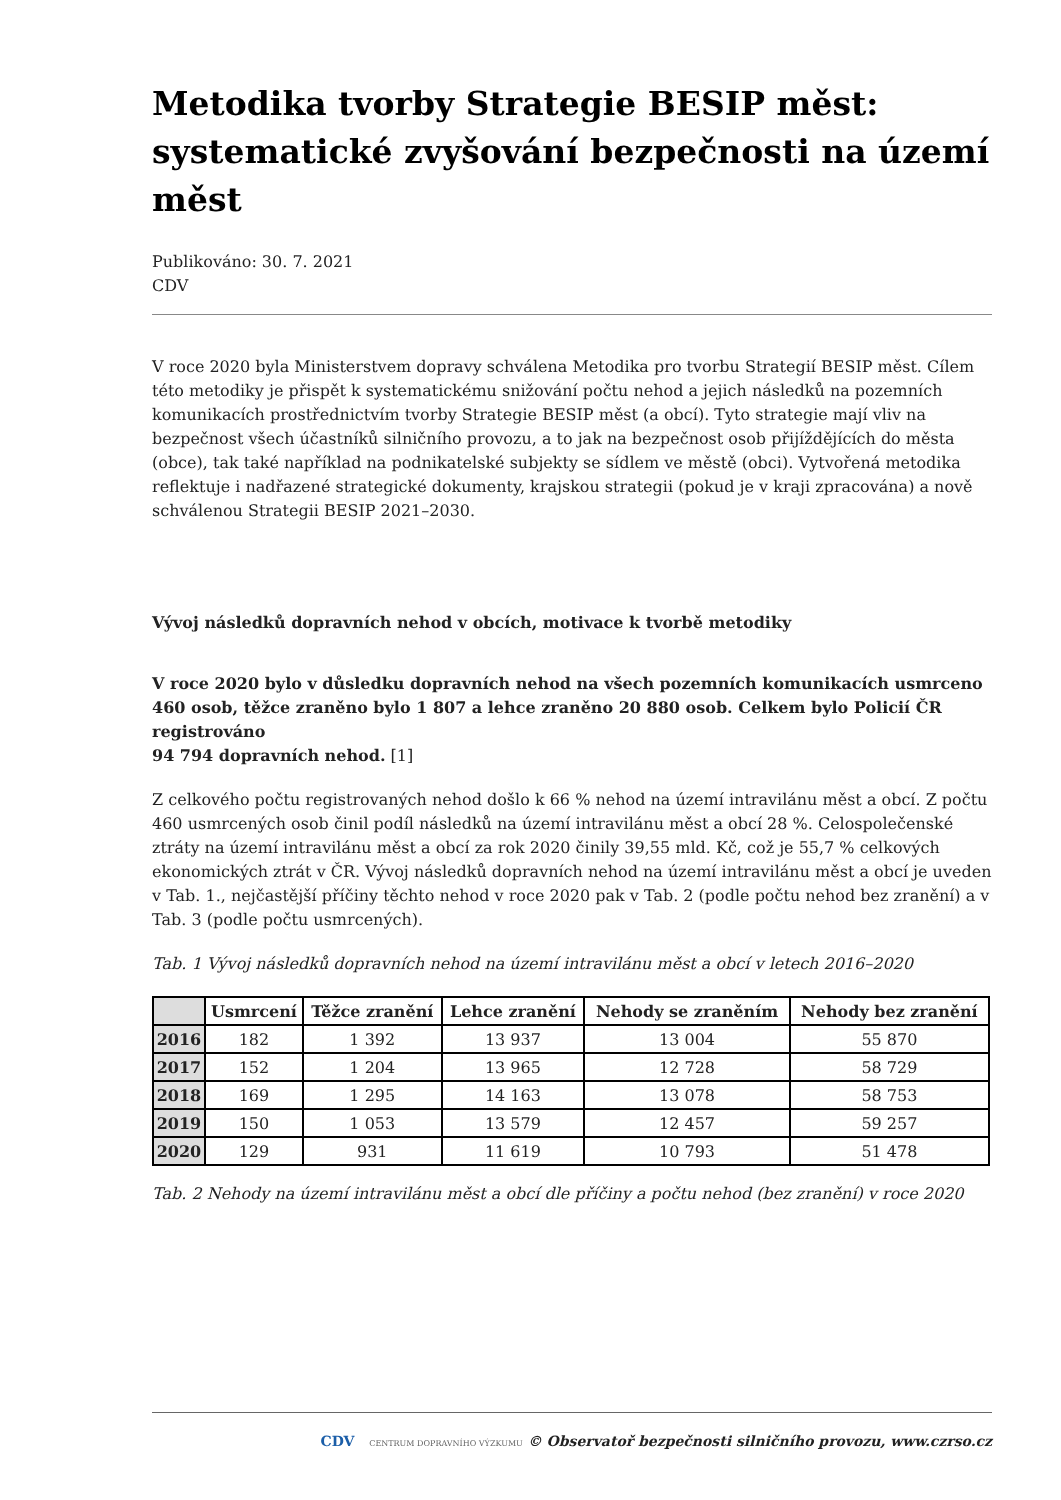Metodika tvorby Strategie BESIP měst: systematické zvyšování bezpečnosti na území měst
Publikováno: 30. 7. 2021
CDV
V roce 2020 byla Ministerstvem dopravy schválena Metodika pro tvorbu Strategií BESIP měst. Cílem této metodiky je přispět k systematickému snižování počtu nehod a jejich následků na pozemních komunikacích prostřednictvím tvorby Strategie BESIP měst (a obcí). Tyto strategie mají vliv na bezpečnost všech účastníků silničního provozu, a to jak na bezpečnost osob přijíždějících do města (obce), tak také například na podnikatelské subjekty se sídlem ve městě (obci). Vytvořená metodika reflektuje i nadřazené strategické dokumenty, krajskou strategii (pokud je v kraji zpracována) a nově schválenou Strategii BESIP 2021–2030.
Vývoj následků dopravních nehod v obcích, motivace k tvorbě metodiky
V roce 2020 bylo v důsledku dopravních nehod na všech pozemních komunikacích usmrceno 460 osob, těžce zraněno bylo 1 807 a lehce zraněno 20 880 osob. Celkem bylo Policií ČR registrováno
94 794 dopravních nehod. [1]
Z celkového počtu registrovaných nehod došlo k 66 % nehod na území intravilánu měst a obcí. Z počtu
460 usmrcených osob činil podíl následků na území intravilánu měst a obcí 28 %. Celospolečenské ztráty na území intravilánu měst a obcí za rok 2020 činily 39,55 mld. Kč, což je 55,7 % celkových ekonomických ztrát v ČR. Vývoj následků dopravních nehod na území intravilánu měst a obcí je uveden v Tab. 1., nejčastější příčiny těchto nehod v roce 2020 pak v Tab. 2 (podle počtu nehod bez zranění) a v Tab. 3 (podle počtu usmrcených).
Tab. 1 Vývoj následků dopravních nehod na území intravilánu měst a obcí v letech 2016–2020
| | Usmrcení | Těžce zranění | Lehce zranění | Nehody se zraněním | Nehody bez zranění |
| --- | --- | --- | --- | --- | --- |
| 2016 | 182 | 1 392 | 13 937 | 13 004 | 55 870 |
| 2017 | 152 | 1 204 | 13 965 | 12 728 | 58 729 |
| 2018 | 169 | 1 295 | 14 163 | 13 078 | 58 753 |
| 2019 | 150 | 1 053 | 13 579 | 12 457 | 59 257 |
| 2020 | 129 | 931 | 11 619 | 10 793 | 51 478 |
Tab. 2 Nehody na území intravilánu měst a obcí dle příčiny a počtu nehod (bez zranění) v roce 2020
CDV CENTRUM DOPRAVNÍHO VÝZKUMU © Observatoř bezpečnosti silničního provozu, www.czrso.cz